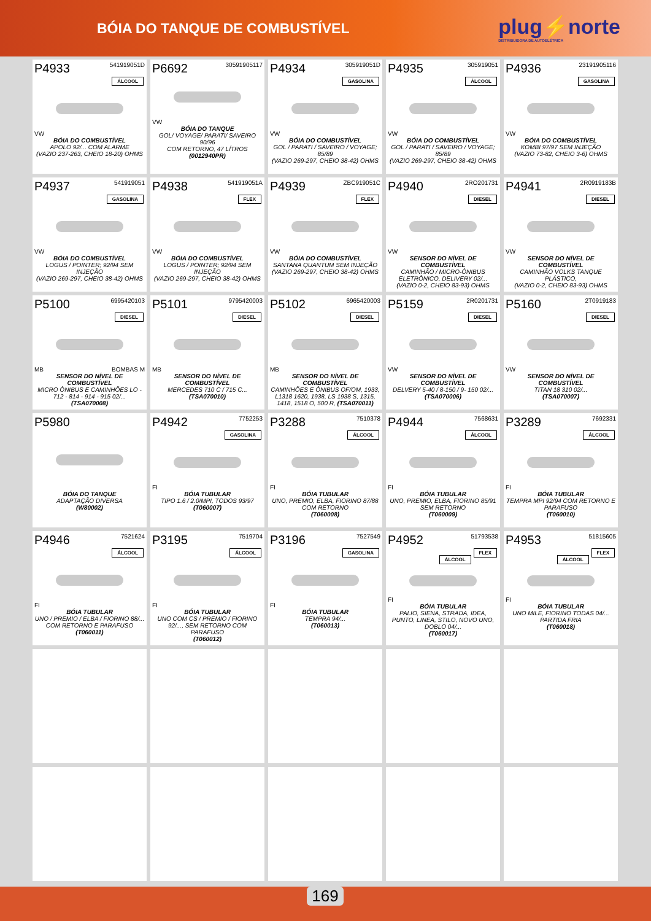BÓIA DO TANQUE DE COMBUSTÍVEL
plug⚡norte
DISTRIBUIDORA DE AUTOELÉTRICA
P4933 541919051D
ÁLCOOL
VW
BÓIA DO COMBUSTÍVEL
APOLO 92/... COM ALARME
(VAZIO 237-263, CHEIO 18-20) OHMS
P6692 30591905117
VW
BÓIA DO TANQUE
GOL/ VOYAGE/ PARATI/ SAVEIRO 90/96
COM RETORNO, 47 LÍTROS
(0012940PR)
P4934 305919051D
GASOLINA
VW
BÓIA DO COMBUSTÍVEL
GOL / PARATI / SAVEIRO / VOYAGE; 85/89
(VAZIO 269-297, CHEIO 38-42) OHMS
P4935 305919051
ÁLCOOL
VW
BÓIA DO COMBUSTÍVEL
GOL / PARATI / SAVEIRO / VOYAGE; 85/89
(VAZIO 269-297, CHEIO 38-42) OHMS
P4936 23191905116
GASOLINA
VW
BÓIA DO COMBUSTÍVEL
KOMBI 97/97 SEM INJEÇÃO
(VAZIO 73-82, CHEIO 3-6) OHMS
P4937 541919051
GASOLINA
VW
BÓIA DO COMBUSTÍVEL
LOGUS / POINTER; 92/94 SEM INJEÇÃO
(VAZIO 269-297, CHEIO 38-42) OHMS
P4938 541919051A
FLEX
VW
BÓIA DO COMBUSTÍVEL
LOGUS / POINTER; 92/94 SEM INJEÇÃO
(VAZIO 269-297, CHEIO 38-42) OHMS
P4939 ZBC919051C
FLEX
VW
BÓIA DO COMBUSTÍVEL
SANTANA QUANTUM SEM INJEÇÃO
(VAZIO 269-297, CHEIO 38-42) OHMS
P4940 2RO201731
DIESEL
VW
SENSOR DO NÍVEL DE COMBUSTÍVEL
CAMINHÃO / MICRO-ÔNIBUS ELETRÔNICO, DELIVERY 02/...
(VAZIO 0-2, CHEIO 83-93) OHMS
P4941 2R0919183B
DIESEL
VW
SENSOR DO NÍVEL DE COMBUSTÍVEL
CAMINHÃO VOLKS TANQUE PLÁSTICO,
(VAZIO 0-2, CHEIO 83-93) OHMS
P5100 6995420103
DIESEL
MB BOMBAS M
SENSOR DO NÍVEL DE COMBUSTÍVEL
MICRO ÔNIBUS E CAMINHÕES LO - 712 - 814 - 914 - 915 02/...
(TSA070008)
P5101 9795420003
DIESEL
MB
SENSOR DO NÍVEL DE COMBUSTÍVEL
MERCEDES 710 C / 715 C...
(TSA070010)
P5102 6965420003
DIESEL
MB
SENSOR DO NÍVEL DE COMBUSTÍVEL
CAMINHÕES E ÔNIBUS OF/OM, 1933, L1318 1620, 1938, LS 1938 S, 1315, 1418, 1518 O, 500 R, (TSA070011)
P5159 2R0201731
DIESEL
VW
SENSOR DO NÍVEL DE COMBUSTÍVEL
DELVERY 5-40 / 8-150 / 9- 150 02/...
(TSA070006)
P5160 2T0919183
DIESEL
VW
SENSOR DO NÍVEL DE COMBUSTÍVEL
TITAN 18 310 02/...
(TSA070007)
P5980
BÓIA DO TANQUE
ADAPTAÇÃO DIVERSA
(W80002)
P4942 7752253
GASOLINA
FI
BÓIA TUBULAR
TIPO 1.6 / 2.0/MPI, TODOS 93/97
(T060007)
P3288 7510378
ÁLCOOL
FI
BÓIA TUBULAR
UNO, PREMIO, ELBA, FIORINO 87/88 COM RETORNO
(T060008)
P4944 7568631
ÁLCOOL
FI
BÓIA TUBULAR
UNO, PREMIO, ELBA, FIORINO 85/91 SEM RETORNO
(T060009)
P3289 7692331
ÁLCOOL
FI
BÓIA TUBULAR
TEMPRA MPI 92/94 COM RETORNO E PARAFUSO
(T060010)
P4946 7521624
ÁLCOOL
FI
BÓIA TUBULAR
UNO / PREMIO / ELBA / FIORINO 88/... COM RETORNO E PARAFUSO
(T060011)
P3195 7519704
ÁLCOOL
FI
BÓIA TUBULAR
UNO COM CS / PREMIO / FIORINO 92/..., SEM RETORNO COM PARAFUSO
(T060012)
P3196 7527549
GASOLINA
FI
BÓIA TUBULAR
TEMPRA 94/...
(T060013)
P4952 51793538
FLEX
ÁLCOOL
FI
BÓIA TUBULAR
PALIO, SIENA, STRADA, IDEA, PUNTO, LINEA, STILO, NOVO UNO, DOBLO 04/...
(T060017)
P4953 51815605
FLEX
ÁLCOOL
FI
BÓIA TUBULAR
UNO MILE, FIORINO TODAS 04/... PARTIDA FRIA
(T060018)
169